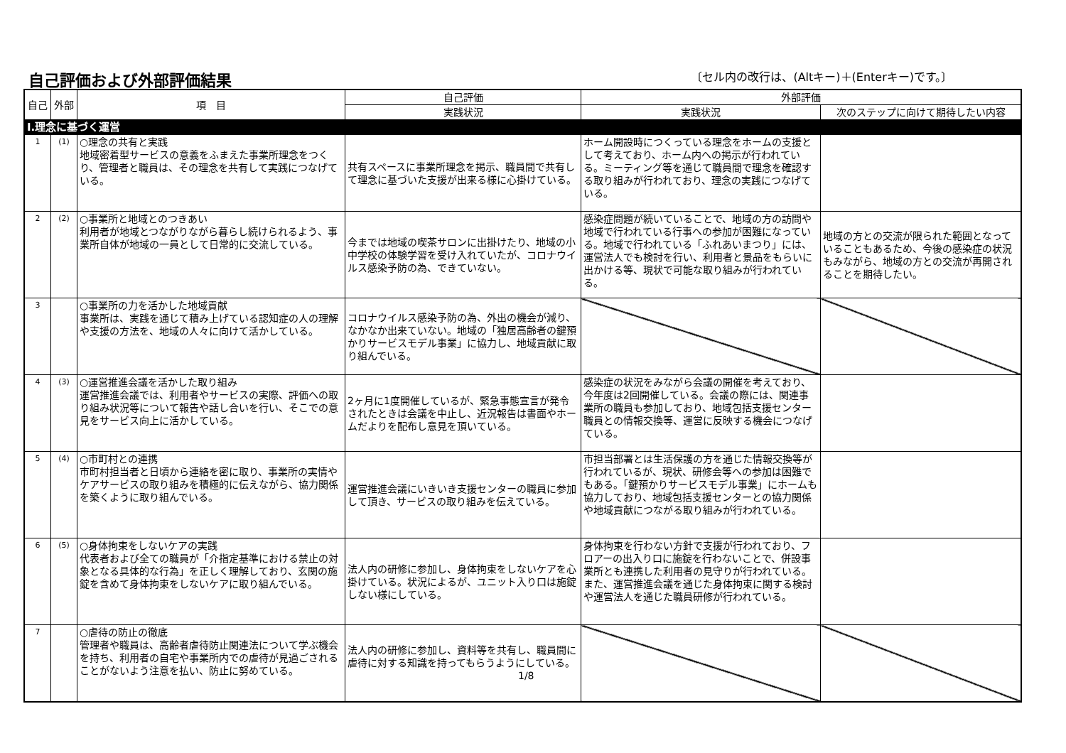自己評価および外部評価結果
〔セル内の改行は、(Altキー)＋(Enterキー)です。〕
| 自己 | 外部 | 項 目 | 自己評価 | 外部評価 | |
| --- | --- | --- | --- | --- | --- |
| | | | 実践状況 | 実践状況 | 次のステップに向けて期待したい内容 |
| Ⅰ.理念に基づく運営 | | | | | |
| 1 | (1) | ○理念の共有と実践 地域密着型サービスの意義をふまえた事業所理念をつくり、管理者と職員は、その理念を共有して実践につなげている。 | 共有スペースに事業所理念を掲示、職員間で共有して理念に基づいた支援が出来る様に心掛けている。 | ホーム開設時につくっている理念をホームの支援として考えており、ホーム内への掲示が行われている。ミーティング等を通じて職員間で理念を確認する取り組みが行われており、理念の実践につなげている。 | |
| 2 | (2) | ○事業所と地域とのつきあい 利用者が地域とつながりながら暮らし続けられるよう、事業所自体が地域の一員として日常的に交流している。 | 今までは地域の喫茶サロンに出掛けたり、地域の小中学校の体験学習を受け入れていたが、コロナウイルス感染予防の為、できていない。 | 感染症問題が続いていることで、地域の方の訪問や地域で行われている行事への参加が困難になっている。地域で行われている「ふれあいまつり」には、運営法人でも検討を行い、利用者と景品をもらいに出かける等、現状で可能な取り組みが行われている。 | 地域の方との交流が限られた範囲となっていることもあるため、今後の感染症の状況もみながら、地域の方との交流が再開されることを期待したい。 |
| 3 | | ○事業所の力を活かした地域貢献 事業所は、実践を通じて積み上げている認知症の人の理解や支援の方法を、地域の人々に向けて活かしている。 | コロナウイルス感染予防の為、外出の機会が減り、なかなか出来ていない。地域の「独居高齢者の鍵預かりサービスモデル事業」に協力し、地域貢献に取り組んでいる。 | | |
| 4 | (3) | ○運営推進会議を活かした取り組み 運営推進会議では、利用者やサービスの実際、評価への取り組み状況等について報告や話し合いを行い、そこでの意見をサービス向上に活かしている。 | 2ヶ月に1度開催しているが、緊急事態宣言が発令されたときは会議を中止し、近況報告は書面やホームだよりを配布し意見を頂いている。 | 感染症の状況をみながら会議の開催を考えており、今年度は2回開催している。会議の際には、関連事業所の職員も参加しており、地域包括支援センター職員との情報交換等、運営に反映する機会につなげている。 | |
| 5 | (4) | ○市町村との連携 市町村担当者と日頃から連絡を密に取り、事業所の実情やケアサービスの取り組みを積極的に伝えながら、協力関係を築くように取り組んでいる。 | 運営推進会議にいきいき支援センターの職員に参加して頂き、サービスの取り組みを伝えている。 | 市担当部署とは生活保護の方を通じた情報交換等が行われているが、現状、研修会等への参加は困難でもある。「鍵預かりサービスモデル事業」にホームも協力しており、地域包括支援センターとの協力関係や地域貢献につながる取り組みが行われている。 | |
| 6 | (5) | ○身体拘束をしないケアの実践 代表者および全ての職員が「介指定基準における禁止の対象となる具体的な行為」を正しく理解しており、玄関の施錠を含めて身体拘束をしないケアに取り組んでいる。 | 法人内の研修に参加し、身体拘束をしないケアを心掛けている。状況によるが、ユニット入り口は施錠しない様にしている。 | 身体拘束を行わない方針で支援が行われており、フロアーの出入り口に施錠を行わないことで、併設事業所とも連携した利用者の見守りが行われている。また、運営推進会議を通じた身体拘束に関する検討や運営法人を通じた職員研修が行われている。 | |
| 7 | | ○虐待の防止の徹底 管理者や職員は、高齢者虐待防止関連法について学ぶ機会を持ち、利用者の自宅や事業所内での虐待が見過ごされることがないよう注意を払い、防止に努めている。 | 法人内の研修に参加し、資料等を共有し、職員間に虐待に対する知識を持ってもらうようにしている。 1/8 | | |